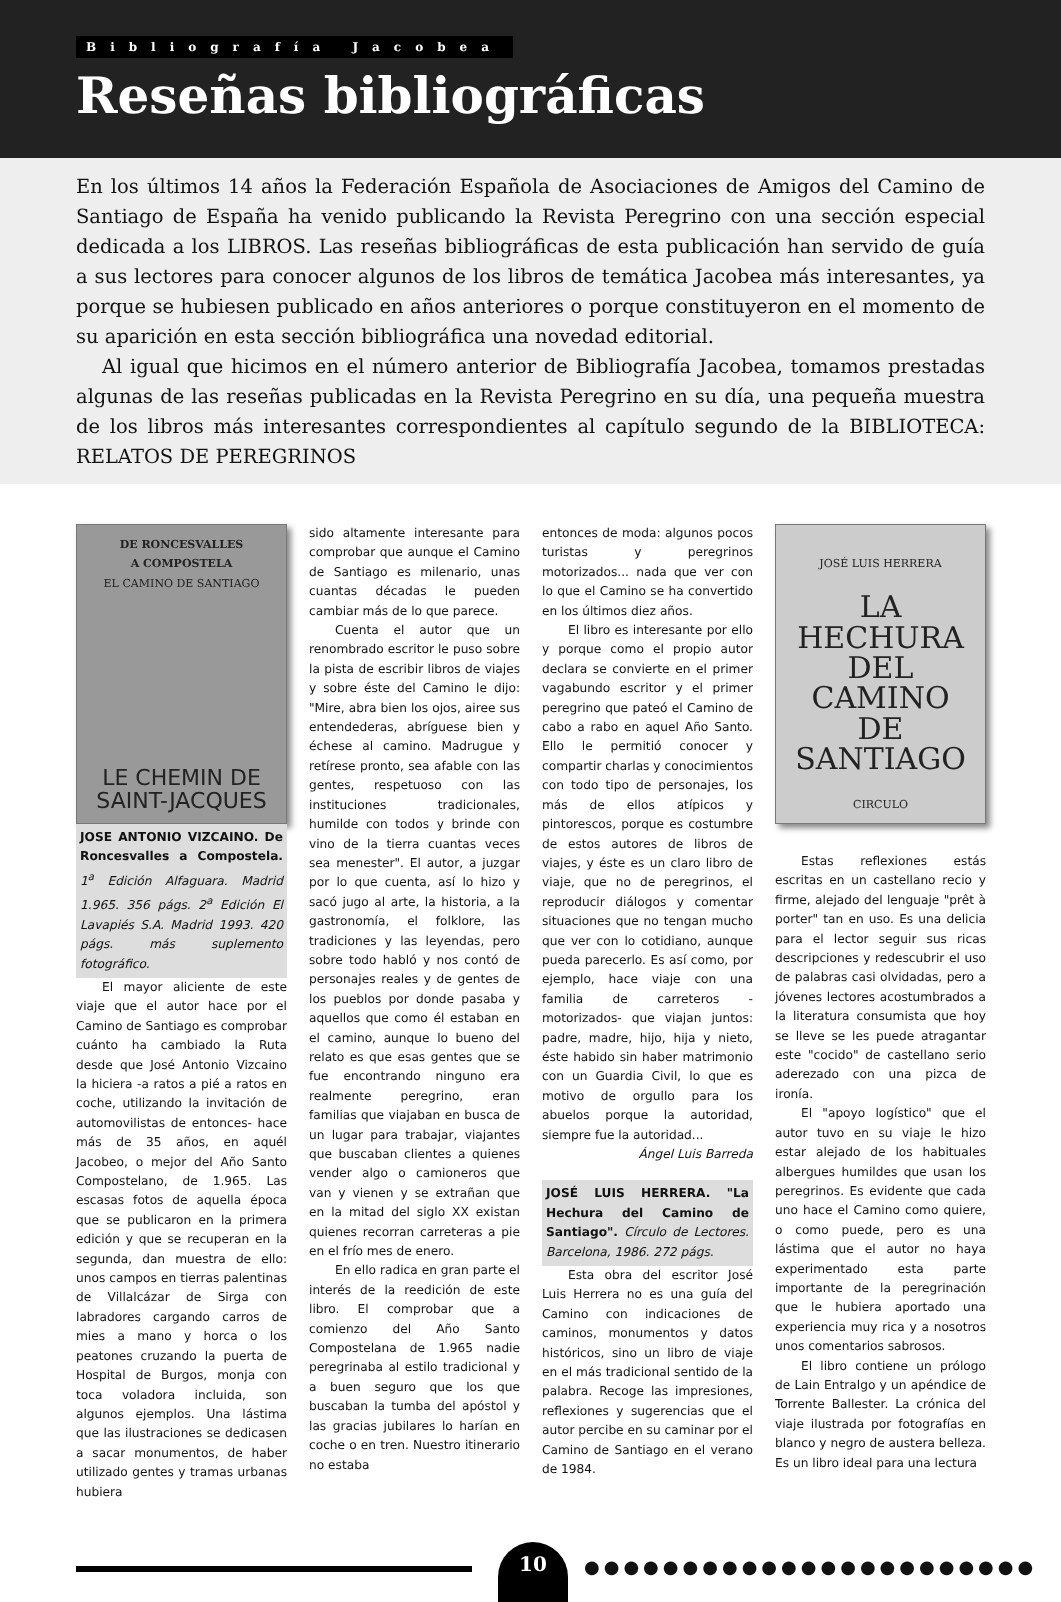Bibliografía Jacobea
Reseñas bibliográficas
En los últimos 14 años la Federación Española de Asociaciones de Amigos del Camino de Santiago de España ha venido publicando la Revista Peregrino con una sección especial dedicada a los LIBROS. Las reseñas bibliográficas de esta publicación han servido de guía a sus lectores para conocer algunos de los libros de temática Jacobea más interesantes, ya porque se hubiesen publicado en años anteriores o porque constituyeron en el momento de su aparición en esta sección bibliográfica una novedad editorial.
Al igual que hicimos en el número anterior de Bibliografía Jacobea, tomamos prestadas algunas de las reseñas publicadas en la Revista Peregrino en su día, una pequeña muestra de los libros más interesantes correspondientes al capítulo segundo de la BIBLIOTECA: RELATOS DE PEREGRINOS
DE RONCESVALLES
A COMPOSTELA
EL CAMINO DE SANTIAGO
LE CHEMIN DE
SAINT-JACQUES
JOSE ANTONIO VIZCAINO. De Roncesvalles a Compostela. 1<sup>a</sup> Edición Alfaguara. Madrid 1.965. 356 págs. 2<sup>a</sup> Edición El Lavapiés S.A. Madrid 1993. 420 págs. más suplemento fotográfico.
El mayor aliciente de este viaje que el autor hace por el Camino de Santiago es comprobar cuánto ha cambiado la Ruta desde que José Antonio Vizcaino la hiciera -a ratos a pié a ratos en coche, utilizando la invitación de automovilistas de entonces- hace más de 35 años, en aquél Jacobeo, o mejor del Año Santo Compostelano, de 1.965. Las escasas fotos de aquella época que se publicaron en la primera edición y que se recuperan en la segunda, dan muestra de ello: unos campos en tierras palentinas de Villalcázar de Sirga con labradores cargando carros de mies a mano y horca o los peatones cruzando la puerta de Hospital de Burgos, monja con toca voladora incluida, son algunos ejemplos. Una lástima que las ilustraciones se dedicasen a sacar monumentos, de haber utilizado gentes y tramas urbanas hubiera
sido altamente interesante para comprobar que aunque el Camino de Santiago es milenario, unas cuantas décadas le pueden cambiar más de lo que parece.
Cuenta el autor que un renombrado escritor le puso sobre la pista de escribir libros de viajes y sobre éste del Camino le dijo: "Mire, abra bien los ojos, airee sus entendederas, abríguese bien y échese al camino. Madrugue y retírese pronto, sea afable con las gentes, respetuoso con las instituciones tradicionales, humilde con todos y brinde con vino de la tierra cuantas veces sea menester". El autor, a juzgar por lo que cuenta, así lo hizo y sacó jugo al arte, la historia, a la gastronomía, el folklore, las tradiciones y las leyendas, pero sobre todo habló y nos contó de personajes reales y de gentes de los pueblos por donde pasaba y aquellos que como él estaban en el camino, aunque lo bueno del relato es que esas gentes que se fue encontrando ninguno era realmente peregrino, eran familias que viajaban en busca de un lugar para trabajar, viajantes que buscaban clientes a quienes vender algo o camioneros que van y vienen y se extrañan que en la mitad del siglo XX existan quienes recorran carreteras a pie en el frío mes de enero.
En ello radica en gran parte el interés de la reedición de este libro. El comprobar que a comienzo del Año Santo Compostelana de 1.965 nadie peregrinaba al estilo tradicional y a buen seguro que los que buscaban la tumba del apóstol y las gracias jubilares lo harían en coche o en tren. Nuestro itinerario no estaba
entonces de moda: algunos pocos turistas y peregrinos motorizados... nada que ver con lo que el Camino se ha convertido en los últimos diez años.
El libro es interesante por ello y porque como el propio autor declara se convierte en el primer vagabundo escritor y el primer peregrino que pateó el Camino de cabo a rabo en aquel Año Santo. Ello le permitió conocer y compartir charlas y conocimientos con todo tipo de personajes, los más de ellos atípicos y pintorescos, porque es costumbre de estos autores de libros de viajes, y éste es un claro libro de viaje, que no de peregrinos, el reproducir diálogos y comentar situaciones que no tengan mucho que ver con lo cotidiano, aunque pueda parecerlo. Es así como, por ejemplo, hace viaje con una familia de carreteros -motorizados- que viajan juntos: padre, madre, hijo, hija y nieto, éste habido sin haber matrimonio con un Guardia Civil, lo que es motivo de orgullo para los abuelos porque la autoridad, siempre fue la autoridad...
Ángel Luis Barreda
JOSÉ LUIS HERRERA. "La Hechura del Camino de Santiago". Círculo de Lectores. Barcelona, 1986. 272 págs.
Esta obra del escritor José Luis Herrera no es una guía del Camino con indicaciones de caminos, monumentos y datos históricos, sino un libro de viaje en el más tradicional sentido de la palabra. Recoge las impresiones, reflexiones y sugerencias que el autor percibe en su caminar por el Camino de Santiago en el verano de 1984.
JOSÉ LUIS HERRERA
LA
HECHURA
DEL
CAMINO
DE
SANTIAGO
CIRCULO
Estas reflexiones estás escritas en un castellano recio y firme, alejado del lenguaje "prêt à porter" tan en uso. Es una delicia para el lector seguir sus ricas descripciones y redescubrir el uso de palabras casi olvidadas, pero a jóvenes lectores acostumbrados a la literatura consumista que hoy se lleve se les puede atragantar este "cocido" de castellano serio aderezado con una pizca de ironía.
El "apoyo logístico" que el autor tuvo en su viaje le hizo estar alejado de los habituales albergues humildes que usan los peregrinos. Es evidente que cada uno hace el Camino como quiere, o como puede, pero es una lástima que el autor no haya experimentado esta parte importante de la peregrinación que le hubiera aportado una experiencia muy rica y a nosotros unos comentarios sabrosos.
El libro contiene un prólogo de Lain Entralgo y un apéndice de Torrente Ballester. La crónica del viaje ilustrada por fotografías en blanco y negro de austera belleza. Es un libro ideal para una lectura
10
●●●●●●●●●●●●●●●●●●●●●●●